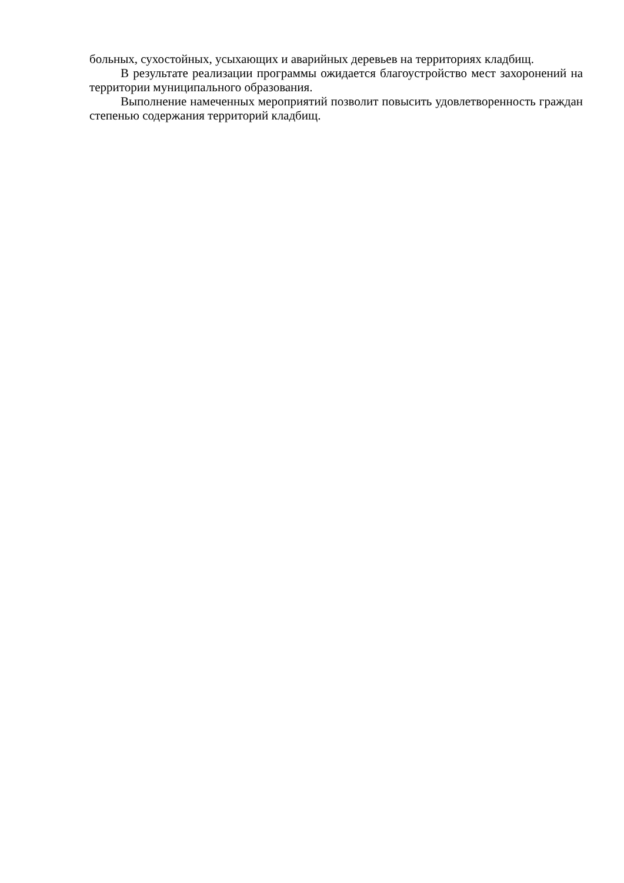больных, сухостойных, усыхающих и аварийных деревьев на территориях кладбищ.
В результате реализации программы ожидается благоустройство мест захоронений на территории муниципального образования.
Выполнение намеченных мероприятий позволит повысить удовлетворенность граждан степенью содержания территорий кладбищ.